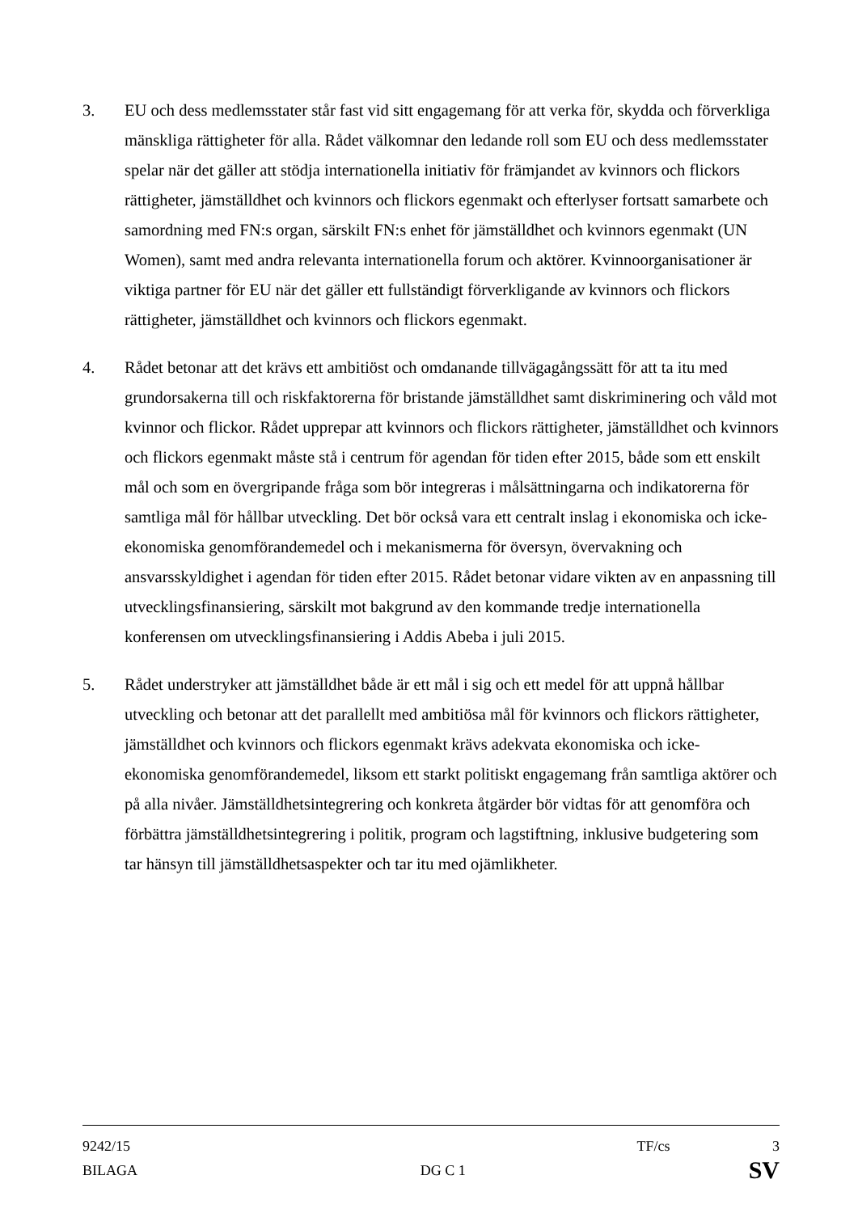3. EU och dess medlemsstater står fast vid sitt engagemang för att verka för, skydda och förverkliga mänskliga rättigheter för alla. Rådet välkomnar den ledande roll som EU och dess medlemsstater spelar när det gäller att stödja internationella initiativ för främjandet av kvinnors och flickors rättigheter, jämställdhet och kvinnors och flickors egenmakt och efterlyser fortsatt samarbete och samordning med FN:s organ, särskilt FN:s enhet för jämställdhet och kvinnors egenmakt (UN Women), samt med andra relevanta internationella forum och aktörer. Kvinnoorganisationer är viktiga partner för EU när det gäller ett fullständigt förverkligande av kvinnors och flickors rättigheter, jämställdhet och kvinnors och flickors egenmakt.
4. Rådet betonar att det krävs ett ambitiöst och omdanande tillvägagångssätt för att ta itu med grundorsakerna till och riskfaktorerna för bristande jämställdhet samt diskriminering och våld mot kvinnor och flickor. Rådet upprepar att kvinnors och flickors rättigheter, jämställdhet och kvinnors och flickors egenmakt måste stå i centrum för agendan för tiden efter 2015, både som ett enskilt mål och som en övergripande fråga som bör integreras i målsättningarna och indikatorerna för samtliga mål för hållbar utveckling. Det bör också vara ett centralt inslag i ekonomiska och icke-ekonomiska genomförandemedel och i mekanismerna för översyn, övervakning och ansvarsskyldighet i agendan för tiden efter 2015. Rådet betonar vidare vikten av en anpassning till utvecklingsfinansiering, särskilt mot bakgrund av den kommande tredje internationella konferensen om utvecklingsfinansiering i Addis Abeba i juli 2015.
5. Rådet understryker att jämställdhet både är ett mål i sig och ett medel för att uppnå hållbar utveckling och betonar att det parallellt med ambitiösa mål för kvinnors och flickors rättigheter, jämställdhet och kvinnors och flickors egenmakt krävs adekvata ekonomiska och icke-ekonomiska genomförandemedel, liksom ett starkt politiskt engagemang från samtliga aktörer och på alla nivåer. Jämställdhetsintegrering och konkreta åtgärder bör vidtas för att genomföra och förbättra jämställdhetsintegrering i politik, program och lagstiftning, inklusive budgetering som tar hänsyn till jämställdhetsaspekter och tar itu med ojämlikheter.
9242/15 TF/cs 3
BILAGA DG C 1 SV